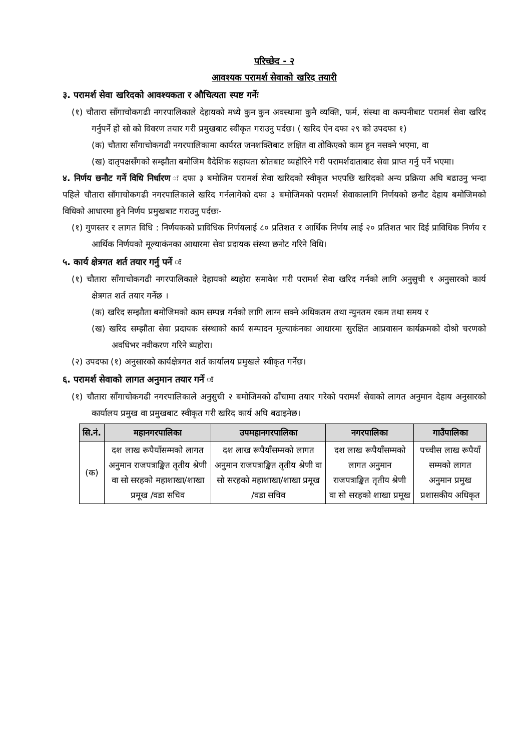परिच्छेद - २
आवश्यक परामर्श सेवाको खरिद तयारी
३. परामर्श सेवा खरिदको आवश्यकता र औचित्यता स्पष्ट गर्नेः
(१) चौतारा साँगाचोकगढी नगरपालिकाले देहायको मध्ये कुन कुन अवस्थामा कुनै व्यक्ति, फर्म, संस्था वा कम्पनीबाट परामर्श सेवा खरिद गर्नुपर्ने हो सो को विवरण तयार गरी प्रमुखबाट स्वीकृत गराउनु पर्दछ। ( खरिद ऐन दफा २९ को उपदफा १)
(क) चौतारा साँगाचोकगढी नगरपालिकामा कार्यरत जनशक्तिबाट लक्षित वा तोकिएको काम हुन नसक्ने भएमा, वा
(ख) दातृपक्षसँगको सम्झौता बमोजिम वैदेशिक सहायता स्रोतबाट व्यहोरिने गरी परामर्शदाताबाट सेवा प्राप्त गर्नु पर्ने भएमा।
४. निर्णय छनौट गर्ने विधि निर्धारण ः दफा ३ बमोजिम परामर्श सेवा खरिदको स्वीकृत भएपछि खरिदको अन्य प्रक्रिया अघि बढाउनु भन्दा पहिले चौतारा साँगाचोकगढी नगरपालिकाले खरिद गर्नलागेको दफा ३ बमोजिमको परामर्श सेवाकालागि निर्णयको छनौट देहाय बमोजिमको विधिको आधारमा हुने निर्णय प्रमुखबाट गराउनु पर्दछः-
(१) गुणस्तर र लागत विधि : निर्णयकको प्राविधिक निर्णयलाई ८० प्रतिशत र आर्थिक निर्णय लाई २० प्रतिशत भार दिई प्राविधिक निर्णय र आर्थिक निर्णयको मूल्याकंनका आधारमा सेवा प्रदायक संस्था छनोट गरिने विधि।
५. कार्य क्षेत्रगत शर्त तयार गर्नु पर्ने ः
(१) चौतारा साँगाचोकगढी नगरपालिकाले देहायको ब्यहोरा समावेश गरी परामर्श सेवा खरिद गर्नको लागि अनुसुची १ अनुसारको कार्य क्षेत्रगत शर्त तयार गर्नेछ ।
(क) खरिद सम्झौता बमोजिमको काम सम्पन्न गर्नको लागि लाग्न सक्ने अधिकतम तथा न्युनतम रकम तथा समय र
(ख) खरिद सम्झौता सेवा प्रदायक संस्थाको कार्य सम्पादन मूल्याकंनका आधारमा सुरक्षित आप्रवासन कार्यक्रमको दोश्रो चरणको अवधिभर नवीकरण गरिने ब्यहोरा।
(२) उपदफा (१) अनुसारको कार्यक्षेत्रगत शर्त कार्यालय प्रमुखले स्वीकृत गर्नेछ।
६. परामर्श सेवाको लागत अनुमान तयार गर्ने ः
(१) चौतारा साँगाचोकगढी नगरपालिकाले अनुसुची २ बमोजिमको ढाँचामा तयार गरेको परामर्श सेवाको लागत अनुमान देहाय अनुसारको कार्यालय प्रमुख वा प्रमुखबाट स्वीकृत गरी खरिद कार्य अघि बढाइनेछ।
| सि.नं. | महानगरपालिका | उपमहानगरपालिका | नगरपालिका | गाउँपालिका |
| --- | --- | --- | --- | --- |
| (क) | दश लाख रूपैयाँसम्मको लागत अनुमान राजपत्राङ्कित तृतीय श्रेणी वा सो सरहको महाशाखा/शाखा प्रमूख /वडा सचिव | दश लाख रूपैयाँसम्मको लागत अनुमान राजपत्राङ्कित तृतीय श्रेणी वा सो सरहको महाशाखा/शाखा प्रमूख /वडा सचिव | दश लाख रूपैयाँसम्मको लागत अनुमान राजपत्राङ्कित तृतीय श्रेणी वा सो सरहको शाखा प्रमूख | पच्चीस लाख रूपैयाँ सम्मको लागत अनुमान प्रमुख प्रशासकीय अधिकृत |